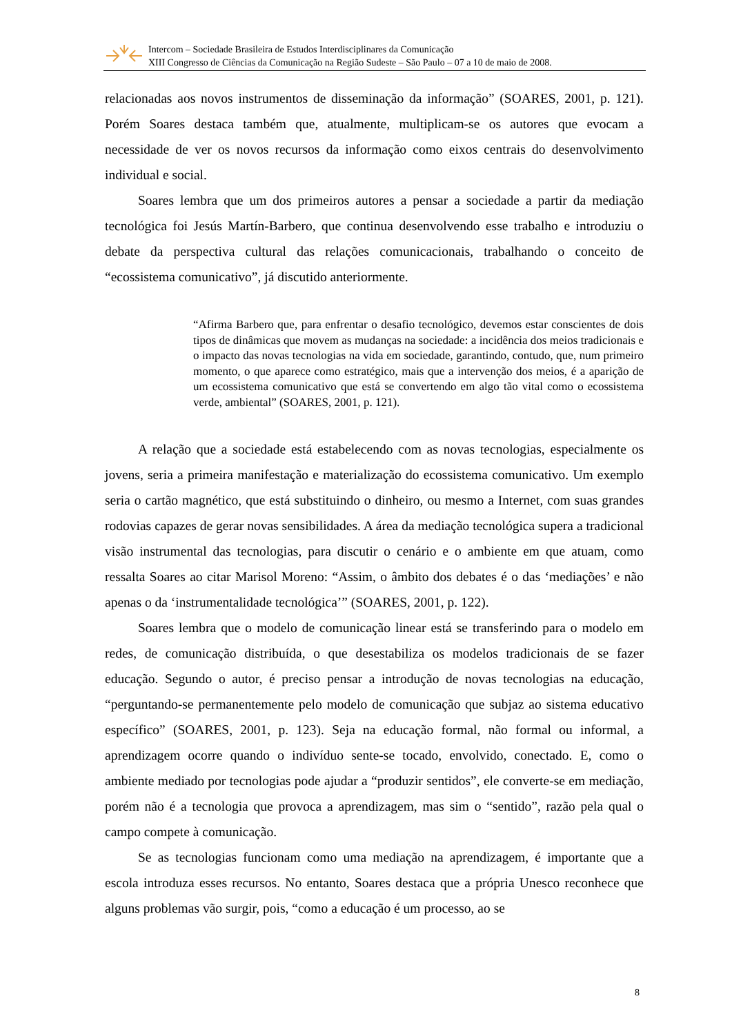Intercom – Sociedade Brasileira de Estudos Interdisciplinares da Comunicação
XIII Congresso de Ciências da Comunicação na Região Sudeste – São Paulo – 07 a 10 de maio de 2008.
relacionadas aos novos instrumentos de disseminação da informação” (SOARES, 2001, p. 121). Porém Soares destaca também que, atualmente, multiplicam-se os autores que evocam a necessidade de ver os novos recursos da informação como eixos centrais do desenvolvimento individual e social.
Soares lembra que um dos primeiros autores a pensar a sociedade a partir da mediação tecnológica foi Jesús Martín-Barbero, que continua desenvolvendo esse trabalho e introduziu o debate da perspectiva cultural das relações comunicacionais, trabalhando o conceito de “ecossistema comunicativo”, já discutido anteriormente.
“Afirma Barbero que, para enfrentar o desafio tecnológico, devemos estar conscientes de dois tipos de dinâmicas que movem as mudanças na sociedade: a incidência dos meios tradicionais e o impacto das novas tecnologias na vida em sociedade, garantindo, contudo, que, num primeiro momento, o que aparece como estratégico, mais que a intervenção dos meios, é a aparição de um ecossistema comunicativo que está se convertendo em algo tão vital como o ecossistema verde, ambiental” (SOARES, 2001, p. 121).
A relação que a sociedade está estabelecendo com as novas tecnologias, especialmente os jovens, seria a primeira manifestação e materialização do ecossistema comunicativo. Um exemplo seria o cartão magnético, que está substituindo o dinheiro, ou mesmo a Internet, com suas grandes rodovias capazes de gerar novas sensibilidades. A área da mediação tecnológica supera a tradicional visão instrumental das tecnologias, para discutir o cenário e o ambiente em que atuam, como ressalta Soares ao citar Marisol Moreno: “Assim, o âmbito dos debates é o das ‘mediações’ e não apenas o da ‘instrumentalidade tecnológica’” (SOARES, 2001, p. 122).
Soares lembra que o modelo de comunicação linear está se transferindo para o modelo em redes, de comunicação distribuída, o que desestabiliza os modelos tradicionais de se fazer educação. Segundo o autor, é preciso pensar a introdução de novas tecnologias na educação, “perguntando-se permanentemente pelo modelo de comunicação que subjaz ao sistema educativo específico” (SOARES, 2001, p. 123). Seja na educação formal, não formal ou informal, a aprendizagem ocorre quando o indivíduo sente-se tocado, envolvido, conectado. E, como o ambiente mediado por tecnologias pode ajudar a “produzir sentidos”, ele converte-se em mediação, porém não é a tecnologia que provoca a aprendizagem, mas sim o “sentido”, razão pela qual o campo compete à comunicação.
Se as tecnologias funcionam como uma mediação na aprendizagem, é importante que a escola introduza esses recursos. No entanto, Soares destaca que a própria Unesco reconhece que alguns problemas vão surgir, pois, “como a educação é um processo, ao se
8